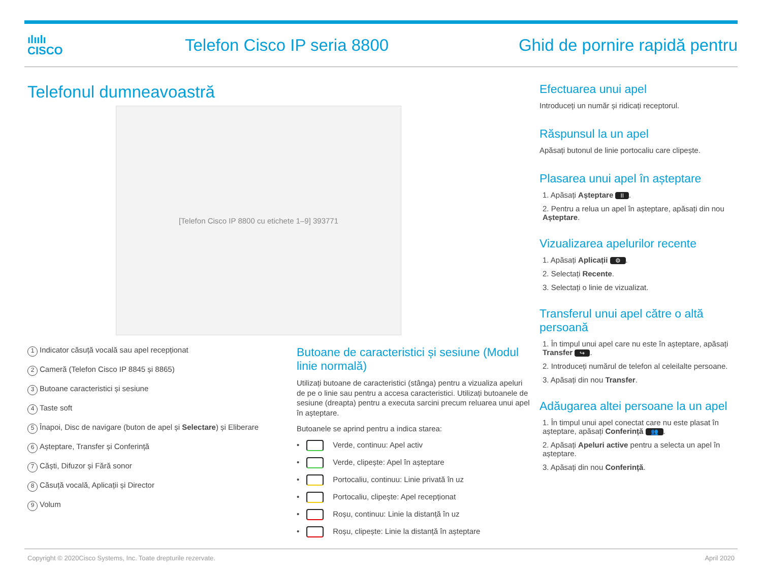ılıılı
CISCO
Telefon Cisco IP seria 8800 Ghid de pornire rapidă pentru
Telefonul dumneavoastră
[Telefon Cisco IP 8800 cu etichete 1–9] 393771
1 Indicator căsuță vocală sau apel recepționat
2 Cameră (Telefon Cisco IP 8845 și 8865)
3 Butoane caracteristici și sesiune
4 Taste soft
5 Înapoi, Disc de navigare (buton de apel și Selectare) și Eliberare
6 Așteptare, Transfer și Conferință
7 Căști, Difuzor și Fără sonor
8 Căsuță vocală, Aplicații și Director
9 Volum
Butoane de caracteristici și sesiune (Modul linie normală)
Utilizați butoane de caracteristici (stânga) pentru a vizualiza apeluri de pe o linie sau pentru a accesa caracteristici. Utilizați butoanele de sesiune (dreapta) pentru a executa sarcini precum reluarea unui apel în așteptare.
Butoanele se aprind pentru a indica starea:
• Verde, continuu: Apel activ
• Verde, clipește: Apel în așteptare
• Portocaliu, continuu: Linie privată în uz
• Portocaliu, clipește: Apel recepționat
• Roșu, continuu: Linie la distanță în uz
• Roșu, clipește: Linie la distanță în așteptare
Efectuarea unui apel
Introduceți un număr și ridicați receptorul.
Răspunsul la un apel
Apăsați butonul de linie portocaliu care clipește.
Plasarea unui apel în așteptare
1. Apăsați Așteptare II.
2. Pentru a relua un apel în așteptare, apăsați din nou Așteptare.
Vizualizarea apelurilor recente
1. Apăsați Aplicații ⚙.
2. Selectați Recente.
3. Selectați o linie de vizualizat.
Transferul unui apel către o altă persoană
1. În timpul unui apel care nu este în așteptare, apăsați Transfer ↪.
2. Introduceți numărul de telefon al celeilalte persoane.
3. Apăsați din nou Transfer.
Adăugarea altei persoane la un apel
1. În timpul unui apel conectat care nu este plasat în așteptare, apăsați Conferință 👥.
2. Apăsați Apeluri active pentru a selecta un apel în așteptare.
3. Apăsați din nou Conferință.
Copyright © 2020Cisco Systems, Inc. Toate drepturile rezervate. April 2020